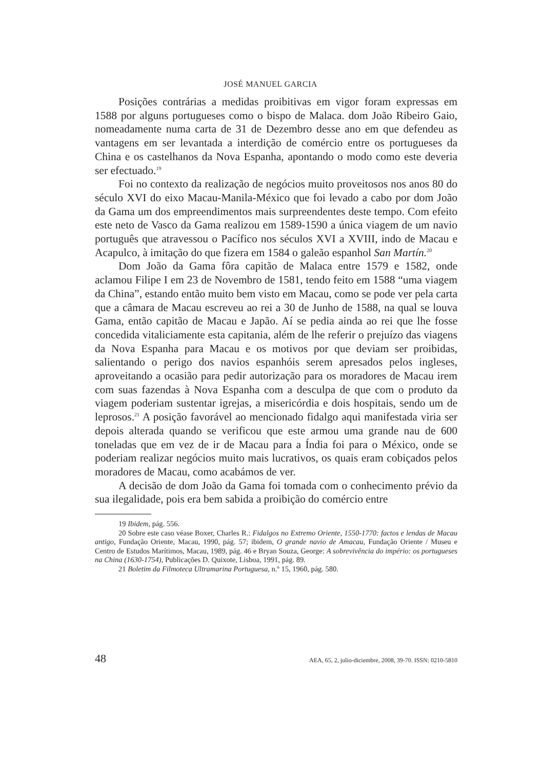JOSÉ MANUEL GARCIA
Posições contrárias a medidas proibitivas em vigor foram expressas em 1588 por alguns portugueses como o bispo de Malaca. dom João Ribeiro Gaio, nomeadamente numa carta de 31 de Dezembro desse ano em que defendeu as vantagens em ser levantada a interdição de comércio entre os portugueses da China e os castelhanos da Nova Espanha, apontando o modo como este deveria ser efectuado.<sup>19</sup>
Foi no contexto da realização de negócios muito proveitosos nos anos 80 do século XVI do eixo Macau-Manila-México que foi levado a cabo por dom João da Gama um dos empreendimentos mais surpreendentes deste tempo. Com efeito este neto de Vasco da Gama realizou em 1589-1590 a única viagem de um navio português que atravessou o Pacífico nos séculos XVI a XVIII, indo de Macau e Acapulco, à imitação do que fizera em 1584 o galeão espanhol San Martín.<sup>20</sup>
Dom João da Gama fôra capitão de Malaca entre 1579 e 1582, onde aclamou Filipe I em 23 de Novembro de 1581, tendo feito em 1588 “uma viagem da China”, estando então muito bem visto em Macau, como se pode ver pela carta que a câmara de Macau escreveu ao rei a 30 de Junho de 1588, na qual se louva Gama, então capitão de Macau e Japão. Aí se pedia ainda ao rei que lhe fosse concedida vitaliciamente esta capitania, além de lhe referir o prejuízo das viagens da Nova Espanha para Macau e os motivos por que deviam ser proibidas, salientando o perigo dos navios espanhóis serem apresados pelos ingleses, aproveitando a ocasião para pedir autorização para os moradores de Macau irem com suas fazendas à Nova Espanha com a desculpa de que com o produto da viagem poderiam sustentar igrejas, a misericórdia e dois hospitais, sendo um de leprosos.<sup>21</sup> A posição favorável ao mencionado fidalgo aqui manifestada viria ser depois alterada quando se verificou que este armou uma grande nau de 600 toneladas que em vez de ir de Macau para a Índia foi para o México, onde se poderiam realizar negócios muito mais lucrativos, os quais eram cobiçados pelos moradores de Macau, como acabámos de ver.
A decisão de dom João da Gama foi tomada com o conhecimento prévio da sua ilegalidade, pois era bem sabida a proibição do comércio entre
19 Ibidem, pág. 556.
20 Sobre este caso véase Boxer, Charles R.: Fidalgos no Extremo Oriente, 1550-1770: factos e lendas de Macau antigo, Fundação Oriente, Macau, 1990, pág. 57; ibidem, O grande navio de Amacau, Fundação Oriente / Museu e Centro de Estudos Marítimos, Macau, 1989, pág. 46 e Bryan Souza, George: A sobrevivência do império: os portugueses na China (1630-1754), Publicações D. Quixote, Lisboa, 1991, pág. 89.
21 Boletim da Filmoteca Ultramarina Portuguesa, n.º 15, 1960, pág. 580.
48 AEA, 65, 2, julio-diciembre, 2008, 39-70. ISSN: 0210-5810